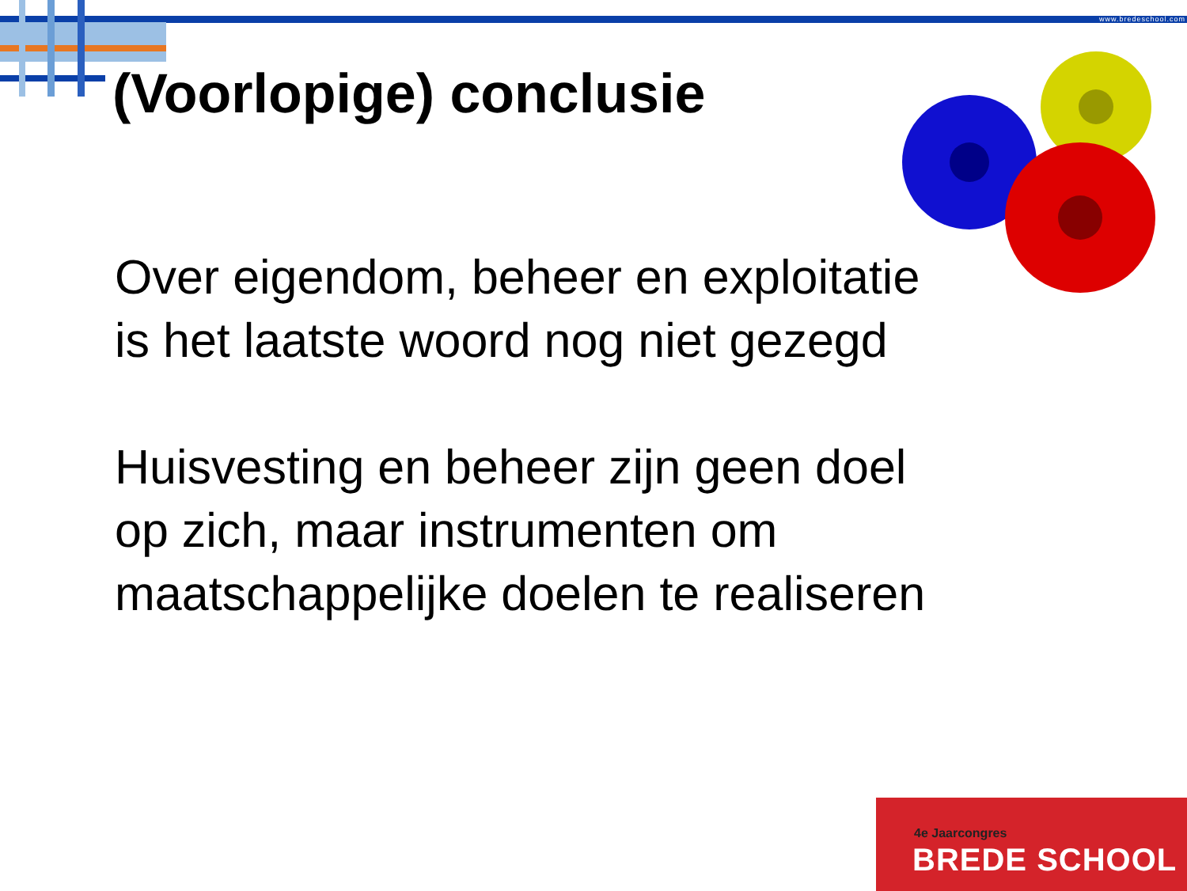www.bredeschool.com
(Voorlopige) conclusie
Over eigendom, beheer en exploitatie
is het laatste woord nog niet gezegd
Huisvesting en beheer zijn geen doel
op zich, maar instrumenten om
maatschappelijke doelen te realiseren
4e Jaarcongres
BREDE SCHOOL